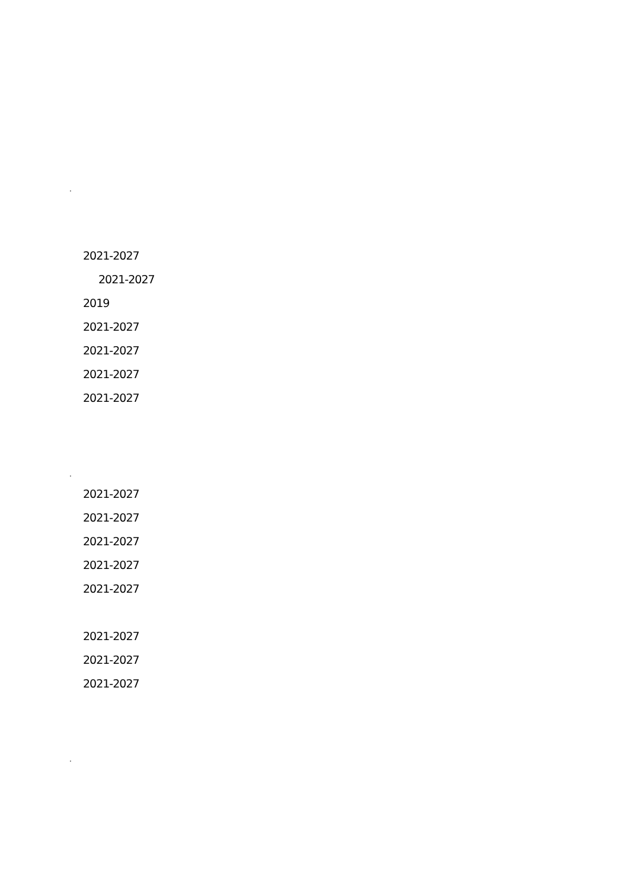.
2021-2027
2021-2027
2019
2021-2027
2021-2027
2021-2027
2021-2027
.
2021-2027
2021-2027
2021-2027
2021-2027
2021-2027
2021-2027
2021-2027
2021-2027
.